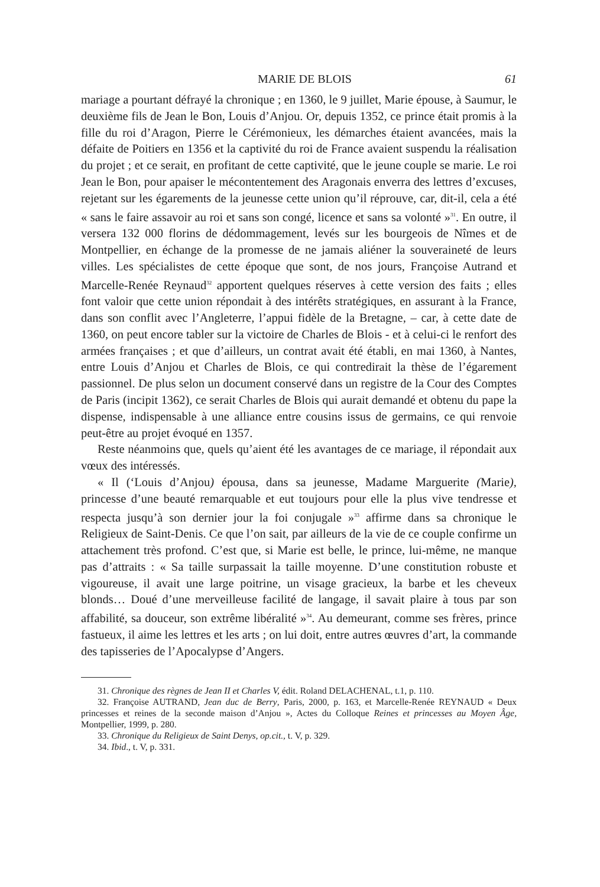MARIE DE BLOIS 61
mariage a pourtant défrayé la chronique ; en 1360, le 9 juillet, Marie épouse, à Saumur, le deuxième fils de Jean le Bon, Louis d’Anjou. Or, depuis 1352, ce prince était promis à la fille du roi d’Aragon, Pierre le Cérémonieux, les démarches étaient avancées, mais la défaite de Poitiers en 1356 et la captivité du roi de France avaient suspendu la réalisation du projet ; et ce serait, en profitant de cette captivité, que le jeune couple se marie. Le roi Jean le Bon, pour apaiser le mécontentement des Aragonais enverra des lettres d’excuses, rejetant sur les égarements de la jeunesse cette union qu’il réprouve, car, dit-il, cela a été « sans le faire assavoir au roi et sans son congé, licence et sans sa volonté »<sup>31</sup>. En outre, il versera 132 000 florins de dédommagement, levés sur les bourgeois de Nîmes et de Montpellier, en échange de la promesse de ne jamais aliéner la souveraineté de leurs villes. Les spécialistes de cette époque que sont, de nos jours, Françoise Autrand et Marcelle-Renée Reynaud<sup>32</sup> apportent quelques réserves à cette version des faits ; elles font valoir que cette union répondait à des intérêts stratégiques, en assurant à la France, dans son conflit avec l’Angleterre, l’appui fidèle de la Bretagne, – car, à cette date de 1360, on peut encore tabler sur la victoire de Charles de Blois - et à celui-ci le renfort des armées françaises ; et que d’ailleurs, un contrat avait été établi, en mai 1360, à Nantes, entre Louis d’Anjou et Charles de Blois, ce qui contredirait la thèse de l’égarement passionnel. De plus selon un document conservé dans un registre de la Cour des Comptes de Paris (incipit 1362), ce serait Charles de Blois qui aurait demandé et obtenu du pape la dispense, indispensable à une alliance entre cousins issus de germains, ce qui renvoie peut-être au projet évoqué en 1357.
Reste néanmoins que, quels qu’aient été les avantages de ce mariage, il répondait aux vœux des intéressés.
« Il (‘Louis d’Anjou) épousa, dans sa jeunesse, Madame Marguerite (Marie), princesse d’une beauté remarquable et eut toujours pour elle la plus vive tendresse et respecta jusqu’à son dernier jour la foi conjugale »<sup>33</sup> affirme dans sa chronique le Religieux de Saint-Denis. Ce que l’on sait, par ailleurs de la vie de ce couple confirme un attachement très profond. C’est que, si Marie est belle, le prince, lui-même, ne manque pas d’attraits : « Sa taille surpassait la taille moyenne. D’une constitution robuste et vigoureuse, il avait une large poitrine, un visage gracieux, la barbe et les cheveux blonds… Doué d’une merveilleuse facilité de langage, il savait plaire à tous par son affabilité, sa douceur, son extrême libéralité »<sup>34</sup>. Au demeurant, comme ses frères, prince fastueux, il aime les lettres et les arts ; on lui doit, entre autres œuvres d’art, la commande des tapisseries de l’Apocalypse d’Angers.
31. Chronique des règnes de Jean II et Charles V, édit. Roland DELACHENAL, t.1, p. 110.
32. Françoise AUTRAND, Jean duc de Berry, Paris, 2000, p. 163, et Marcelle-Renée REYNAUD « Deux princesses et reines de la seconde maison d’Anjou », Actes du Colloque Reines et princesses au Moyen Âge, Montpellier, 1999, p. 280.
33. Chronique du Religieux de Saint Denys, op.cit., t. V, p. 329.
34. Ibid., t. V, p. 331.